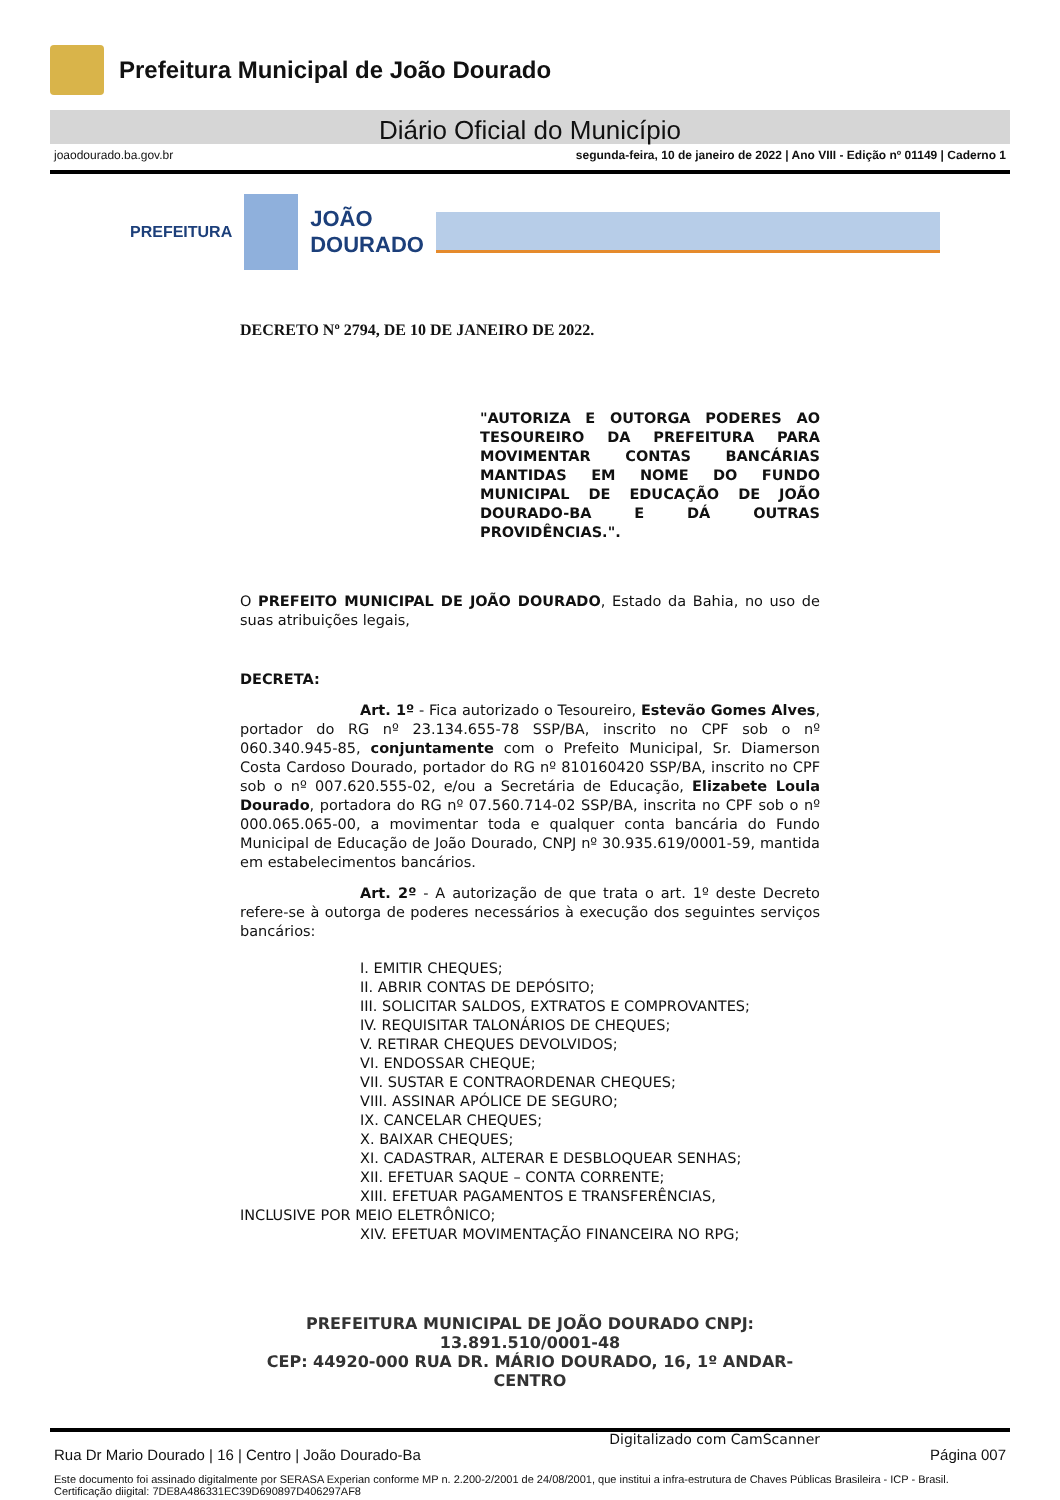Prefeitura Municipal de João Dourado
Diário Oficial do Município
joaodourado.ba.gov.br segunda-feira, 10 de janeiro de 2022 | Ano VIII - Edição nº 01149 | Caderno 1
PREFEITURA
JOÃO
DOURADO
DECRETO Nº 2794, DE 10 DE JANEIRO DE 2022.
"AUTORIZA E OUTORGA PODERES AO TESOUREIRO DA PREFEITURA PARA MOVIMENTAR CONTAS BANCÁRIAS MANTIDAS EM NOME DO FUNDO MUNICIPAL DE EDUCAÇÃO DE JOÃO DOURADO-BA E DÁ OUTRAS PROVIDÊNCIAS.".
O PREFEITO MUNICIPAL DE JOÃO DOURADO, Estado da Bahia, no uso de suas atribuições legais,
DECRETA:
Art. 1º - Fica autorizado o Tesoureiro, Estevão Gomes Alves, portador do RG nº 23.134.655-78 SSP/BA, inscrito no CPF sob o nº 060.340.945-85, conjuntamente com o Prefeito Municipal, Sr. Diamerson Costa Cardoso Dourado, portador do RG nº 810160420 SSP/BA, inscrito no CPF sob o nº 007.620.555-02, e/ou a Secretária de Educação, Elizabete Loula Dourado, portadora do RG nº 07.560.714-02 SSP/BA, inscrita no CPF sob o nº 000.065.065-00, a movimentar toda e qualquer conta bancária do Fundo Municipal de Educação de João Dourado, CNPJ nº 30.935.619/0001-59, mantida em estabelecimentos bancários.
Art. 2º - A autorização de que trata o art. 1º deste Decreto refere-se à outorga de poderes necessários à execução dos seguintes serviços bancários:
I. EMITIR CHEQUES;
II. ABRIR CONTAS DE DEPÓSITO;
III. SOLICITAR SALDOS, EXTRATOS E COMPROVANTES;
IV. REQUISITAR TALONÁRIOS DE CHEQUES;
V. RETIRAR CHEQUES DEVOLVIDOS;
VI. ENDOSSAR CHEQUE;
VII. SUSTAR E CONTRAORDENAR CHEQUES;
VIII. ASSINAR APÓLICE DE SEGURO;
IX. CANCELAR CHEQUES;
X. BAIXAR CHEQUES;
XI. CADASTRAR, ALTERAR E DESBLOQUEAR SENHAS;
XII. EFETUAR SAQUE – CONTA CORRENTE;
XIII. EFETUAR PAGAMENTOS E TRANSFERÊNCIAS,
INCLUSIVE POR MEIO ELETRÔNICO;
XIV. EFETUAR MOVIMENTAÇÃO FINANCEIRA NO RPG;
PREFEITURA MUNICIPAL DE JOÃO DOURADO CNPJ: 13.891.510/0001-48
CEP: 44920-000 RUA DR. MÁRIO DOURADO, 16, 1º ANDAR-CENTRO
Digitalizado com CamScanner
Rua Dr Mario Dourado | 16 | Centro | João Dourado-Ba Página 007
Este documento foi assinado digitalmente por SERASA Experian conforme MP n. 2.200-2/2001 de 24/08/2001, que institui a infra-estrutura de Chaves Públicas Brasileira - ICP - Brasil. Certificação diigital: 7DE8A486331EC39D690897D406297AF8